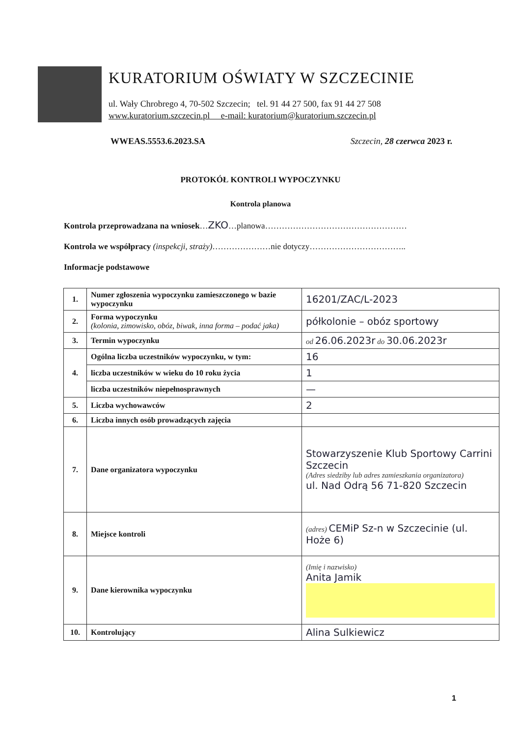KURATORIUM OŚWIATY W SZCZECINIE
ul. Wały Chrobrego 4, 70-502 Szczecin; tel. 91 44 27 500, fax 91 44 27 508
www.kuratorium.szczecin.pl e-mail: kuratorium@kuratorium.szczecin.pl
WWEAS.5553.6.2023.SA Szczecin, 28 czerwca 2023 r.
PROTOKÓŁ KONTROLI WYPOCZYNKU
Kontrola planowa
Kontrola przeprowadzana na wniosek…ZKO…planowa……………………………………………
Kontrola we współpracy (inspekcji, straży)…………………nie dotyczy……………………………..
Informacje podstawowe
| 1. | Numer zgłoszenia wypoczynku zamieszczonego w bazie wypoczynku | 16201/ZAC/L-2023 |
| 2. | Forma wypoczynku (kolonia, zimowisko, obóz, biwak, inna forma – podać jaka) | półkolonie – obóz sportowy |
| 3. | Termin wypoczynku | od 26.06.2023r do 30.06.2023r |
| 4. | Ogólna liczba uczestników wypoczynku, w tym: | 16 |
| | liczba uczestników w wieku do 10 roku życia | 1 |
| | liczba uczestników niepełnosprawnych | — |
| 5. | Liczba wychowawców | 2 |
| 6. | Liczba innych osób prowadzących zajęcia | |
| 7. | Dane organizatora wypoczynku | Stowarzyszenie Klub Sportowy Carrini Szczecin (Adres siedziby lub adres zamieszkania organizatora) ul. Nad Odrą 56 71-820 Szczecin |
| 8. | Miejsce kontroli | (adres) CEMiP Sz-n w Szczecinie (ul. Hoże 6) |
| 9. | Dane kierownika wypoczynku | (Imię i nazwisko) Anita Jamik |
| 10. | Kontrolujący | Alina Sulkiewicz |
1